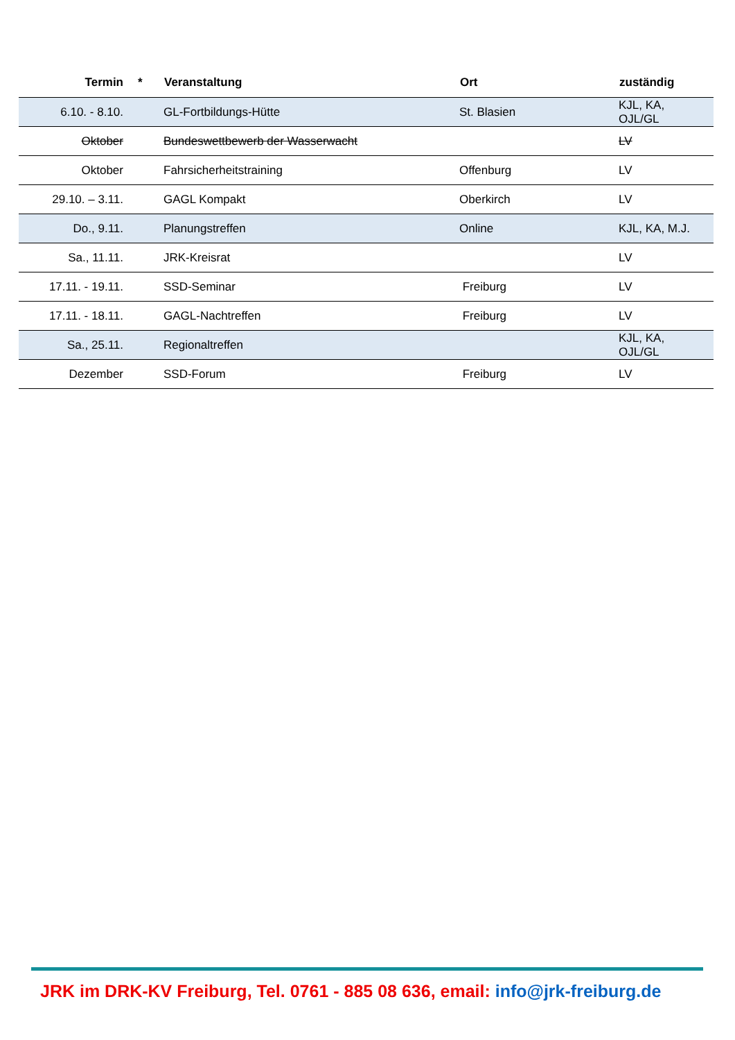| Termin | * | Veranstaltung | Ort | zuständig |
| --- | --- | --- | --- | --- |
| 6.10. - 8.10. | | GL-Fortbildungs-Hütte | St. Blasien | KJL, KA, OJL/GL |
| Oktober | | Bundeswettbewerb der Wasserwacht | | LV |
| Oktober | | Fahrsicherheitstraining | Offenburg | LV |
| 29.10. – 3.11. | | GAGL Kompakt | Oberkirch | LV |
| Do., 9.11. | | Planungstreffen | Online | KJL, KA, M.J. |
| Sa., 11.11. | | JRK-Kreisrat | | LV |
| 17.11. - 19.11. | | SSD-Seminar | Freiburg | LV |
| 17.11. - 18.11. | | GAGL-Nachtreffen | Freiburg | LV |
| Sa., 25.11. | | Regionaltreffen | | KJL, KA, OJL/GL |
| Dezember | | SSD-Forum | Freiburg | LV |
JRK im DRK-KV Freiburg, Tel. 0761 - 885 08 636, email: info@jrk-freiburg.de